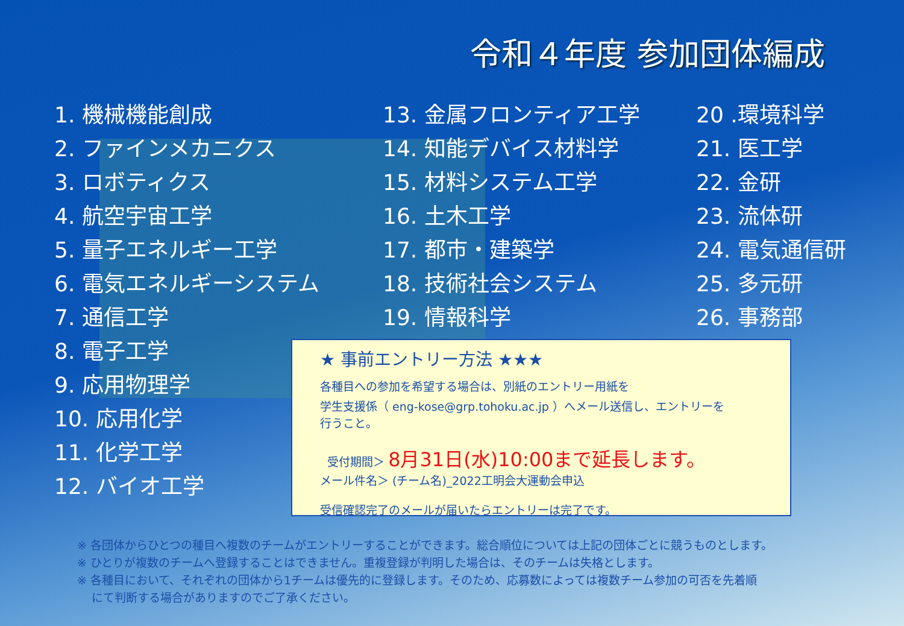令和４年度 参加団体編成
1. 機械機能創成
2. ファインメカニクス
3. ロボティクス
4. 航空宇宙工学
5. 量子エネルギー工学
6. 電気エネルギーシステム
7. 通信工学
8. 電子工学
9. 応用物理学
10. 応用化学
11. 化学工学
12. バイオ工学
13. 金属フロンティア工学
14. 知能デバイス材料学
15. 材料システム工学
16. 土木工学
17. 都市・建築学
18. 技術社会システム
19. 情報科学
20 .環境科学
21. 医工学
22. 金研
23. 流体研
24. 電気通信研
25. 多元研
26. 事務部
★ 事前エントリー方法 ★★★
各種目への参加を希望する場合は、別紙のエントリー用紙を
学生支援係（ eng-kose@grp.tohoku.ac.jp ）へメール送信し、エントリーを
行うこと。
受付期間＞ 8月31日(水)10:00まで延長します。
メール件名＞ (チーム名)_2022工明会大運動会申込
受信確認完了のメールが届いたらエントリーは完了です。
※ 各団体からひとつの種目へ複数のチームがエントリーすることができます。総合順位については上記の団体ごとに競うものとします。
※ ひとりが複数のチームへ登録することはできません。重複登録が判明した場合は、そのチームは失格とします。
※ 各種目において、それぞれの団体から1チームは優先的に登録します。そのため、応募数によっては複数チーム参加の可否を先着順
にて判断する場合がありますのでご了承ください。